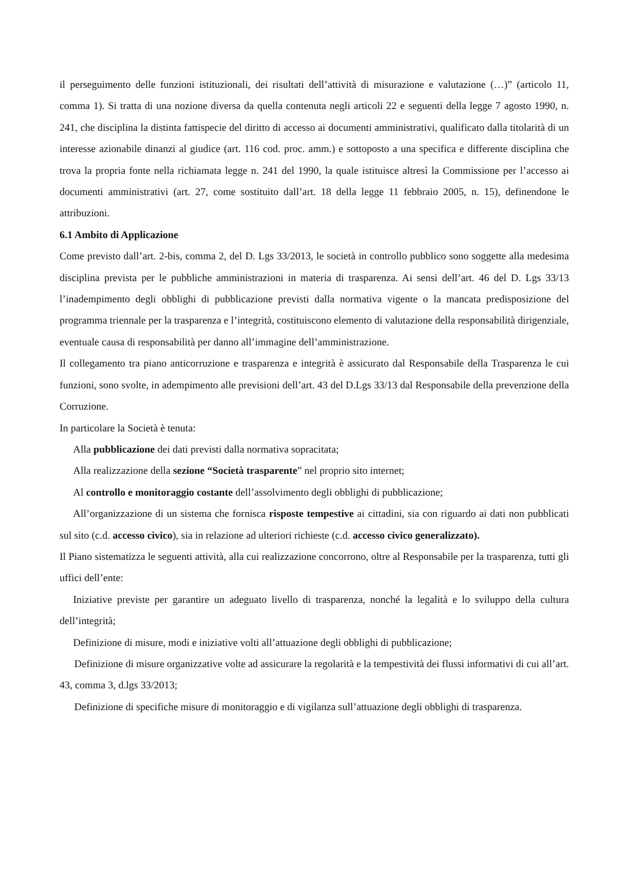il perseguimento delle funzioni istituzionali, dei risultati dell’attività di misurazione e valutazione (…)” (articolo 11, comma 1). Si tratta di una nozione diversa da quella contenuta negli articoli 22 e seguenti della legge 7 agosto 1990, n. 241, che disciplina la distinta fattispecie del diritto di accesso ai documenti amministrativi, qualificato dalla titolarità di un interesse azionabile dinanzi al giudice (art. 116 cod. proc. amm.) e sottoposto a una specifica e differente disciplina che trova la propria fonte nella richiamata legge n. 241 del 1990, la quale istituisce altresì la Commissione per l’accesso ai documenti amministrativi (art. 27, come sostituito dall’art. 18 della legge 11 febbraio 2005, n. 15), definendone le attribuzioni.
6.1 Ambito di Applicazione
Come previsto dall’art. 2-bis, comma 2, del D. Lgs 33/2013, le società in controllo pubblico sono soggette alla medesima disciplina prevista per le pubbliche amministrazioni in materia di trasparenza. Ai sensi dell’art. 46 del D. Lgs 33/13 l’inadempimento degli obblighi di pubblicazione previsti dalla normativa vigente o la mancata predisposizione del programma triennale per la trasparenza e l’integrità, costituiscono elemento di valutazione della responsabilità dirigenziale, eventuale causa di responsabilità per danno all’immagine dell’amministrazione.
Il collegamento tra piano anticorruzione e trasparenza e integrità è assicurato dal Responsabile della Trasparenza le cui funzioni, sono svolte, in adempimento alle previsioni dell’art. 43 del D.Lgs 33/13 dal Responsabile della prevenzione della Corruzione.
In particolare la Società è tenuta:
Alla pubblicazione dei dati previsti dalla normativa sopracitata;
Alla realizzazione della sezione “Società trasparente” nel proprio sito internet;
Al controllo e monitoraggio costante dell’assolvimento degli obblighi di pubblicazione;
All’organizzazione di un sistema che fornisca risposte tempestive ai cittadini, sia con riguardo ai dati non pubblicati sul sito (c.d. accesso civico), sia in relazione ad ulteriori richieste (c.d. accesso civico generalizzato).
Il Piano sistematizza le seguenti attività, alla cui realizzazione concorrono, oltre al Responsabile per la trasparenza, tutti gli uffici dell’ente:
Iniziative previste per garantire un adeguato livello di trasparenza, nonché la legalità e lo sviluppo della cultura dell’integrità;
Definizione di misure, modi e iniziative volti all’attuazione degli obblighi di pubblicazione;
Definizione di misure organizzative volte ad assicurare la regolarità e la tempestività dei flussi informativi di cui all’art. 43, comma 3, d.lgs 33/2013;
Definizione di specifiche misure di monitoraggio e di vigilanza sull’attuazione degli obblighi di trasparenza.